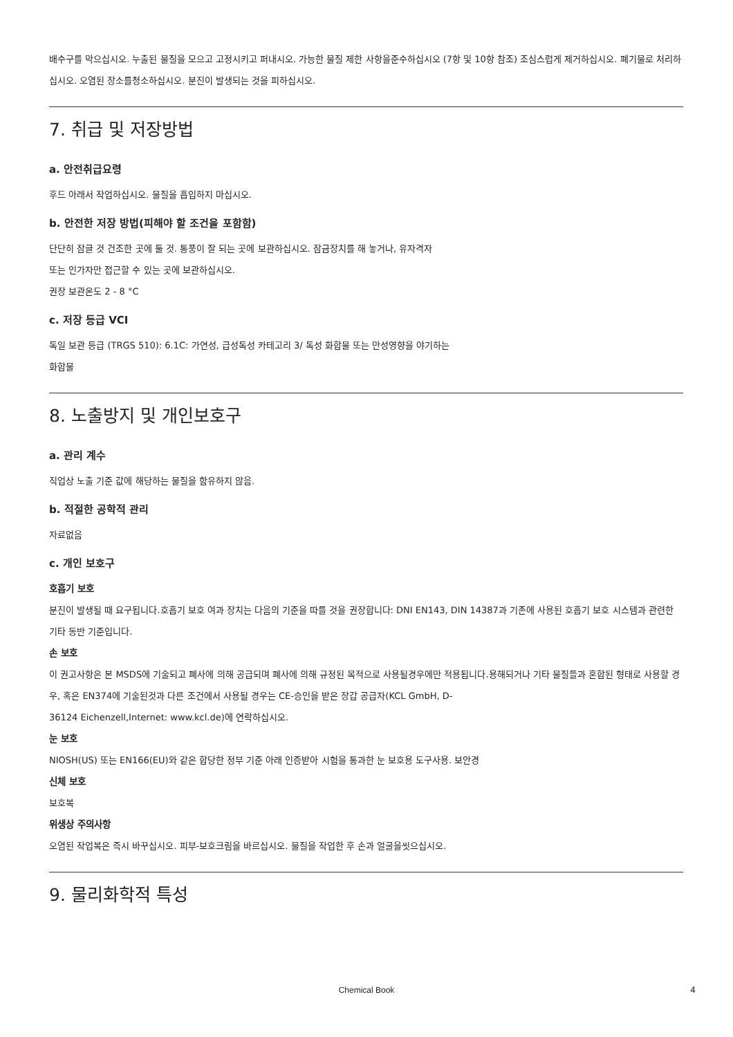배수구를 막으십시오. 누출된 물질을 모으고 고정시키고 퍼내시오. 가능한 물질 제한 사항을준수하십시오 (7항 및 10항 참조) 조심스럽게 제거하십시오. 폐기물로 처리하십시오. 오염된 장소를청소하십시오. 분진이 발생되는 것을 피하십시오.
7. 취급 및 저장방법
a. 안전취급요령
후드 아래서 작업하십시오. 물질을 흡입하지 마십시오.
b. 안전한 저장 방법(피해야 할 조건을 포함함)
단단히 잠글 것 건조한 곳에 둘 것. 통풍이 잘 되는 곳에 보관하십시오. 잠금장치를 해 놓거나, 유자격자
또는 인가자만 접근할 수 있는 곳에 보관하십시오.
권장 보관온도 2 - 8 °C
c. 저장 등급 VCI
독일 보관 등급 (TRGS 510): 6.1C: 가연성, 급성독성 카테고리 3/ 독성 화합물 또는 만성영향을 야기하는
화합물
8. 노출방지 및 개인보호구
a. 관리 계수
직업상 노출 기준 값에 해당하는 물질을 함유하지 않음.
b. 적절한 공학적 관리
자료없음
c. 개인 보호구
호흡기 보호
분진이 발생될 때 요구됩니다.호흡기 보호 여과 장치는 다음의 기준을 따를 것을 권장합니다: DNI EN143, DIN 14387과 기존에 사용된 호흡기 보호 시스템과 관련한 기타 동반 기준입니다.
손 보호
이 권고사항은 본 MSDS에 기술되고 폐사에 의해 공급되며 폐사에 의해 규정된 목적으로 사용될경우에만 적용됩니다.용해되거나 기타 물질들과 혼합된 형태로 사용할 경우, 혹은 EN374에 기술된것과 다른 조건에서 사용될 경우는 CE-승인을 받은 장갑 공급자(KCL GmbH, D-
36124 Eichenzell,Internet: www.kcl.de)에 연락하십시오.
눈 보호
NIOSH(US) 또는 EN166(EU)와 같은 합당한 정부 기준 아래 인증받아 시험을 통과한 눈 보호용 도구사용. 보안경
신체 보호
보호복
위생상 주의사항
오염된 작업복은 즉시 바꾸십시오. 피부-보호크림을 바르십시오. 물질을 작업한 후 손과 얼굴을씻으십시오.
9. 물리화학적 특성
Chemical Book 4